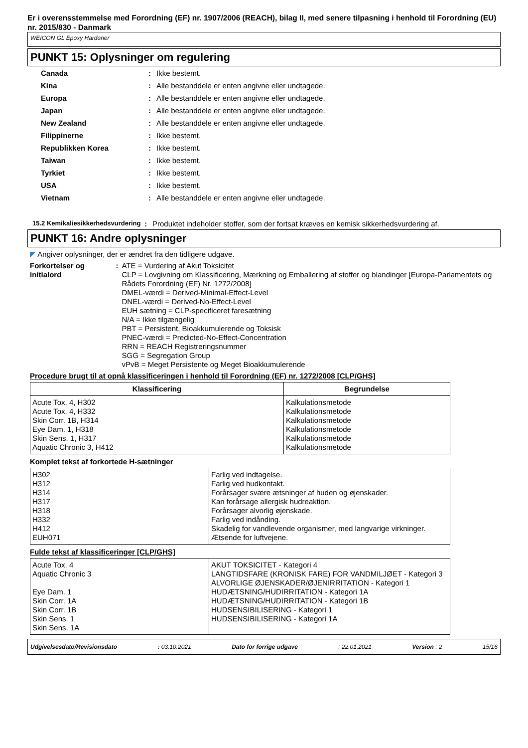Er i overensstemmelse med Forordning (EF) nr. 1907/2006 (REACH), bilag II, med senere tilpasning i henhold til Forordning (EU) nr. 2015/830 - Danmark
WEICON GL Epoxy Hardener
PUNKT 15: Oplysninger om regulering
| Canada | : | Ikke bestemt. |
| Kina | : | Alle bestanddele er enten angivne eller undtagede. |
| Europa | : | Alle bestanddele er enten angivne eller undtagede. |
| Japan | : | Alle bestanddele er enten angivne eller undtagede. |
| New Zealand | : | Alle bestanddele er enten angivne eller undtagede. |
| Filippinerne | : | Ikke bestemt. |
| Republikken Korea | : | Ikke bestemt. |
| Taiwan | : | Ikke bestemt. |
| Tyrkiet | : | Ikke bestemt. |
| USA | : | Ikke bestemt. |
| Vietnam | : | Alle bestanddele er enten angivne eller undtagede. |
15.2 Kemikaliesikkerhedsvurdering
: Produktet indeholder stoffer, som der fortsat kræves en kemisk sikkerhedsvurdering af.
PUNKT 16: Andre oplysninger
◤ Angiver oplysninger, der er ændret fra den tidligere udgave.
Forkortelser og initialord
: ATE = Vurdering af Akut Toksicitet
CLP = Lovgivning om Klassificering, Mærkning og Emballering af stoffer og blandinger [Europa-Parlamentets og Rådets Forordning (EF) Nr. 1272/2008]
DMEL-værdi = Derived-Minimal-Effect-Level
DNEL-værdi = Derived-No-Effect-Level
EUH sætning = CLP-specificeret faresætning
N/A = Ikke tilgængelig
PBT = Persistent, Bioakkumulerende og Toksisk
PNEC-værdi = Predicted-No-Effect-Concentration
RRN = REACH Registreringsnummer
SGG = Segregation Group
vPvB = Meget Persistente og Meget Bioakkumulerende
Procedure brugt til at opnå klassificeringen i henhold til Forordning (EF) nr. 1272/2008 [CLP/GHS]
| Klassificering | Begrundelse |
| --- | --- |
| Acute Tox. 4, H302 Acute Tox. 4, H332 Skin Corr. 1B, H314 Eye Dam. 1, H318 Skin Sens. 1, H317 Aquatic Chronic 3, H412 | Kalkulationsmetode Kalkulationsmetode Kalkulationsmetode Kalkulationsmetode Kalkulationsmetode Kalkulationsmetode |
Komplet tekst af forkortede H-sætninger
| H302 H312 H314 H317 H318 H332 H412 EUH071 | Farlig ved indtagelse. Farlig ved hudkontakt. Forårsager svære ætsninger af huden og øjenskader. Kan forårsage allergisk hudreaktion. Forårsager alvorlig øjenskade. Farlig ved indånding. Skadelig for vandlevende organismer, med langvarige virkninger. Ætsende for luftvejene. |
Fulde tekst af klassificeringer [CLP/GHS]
| Acute Tox. 4 Aquatic Chronic 3 Eye Dam. 1 Skin Corr. 1A Skin Corr. 1B Skin Sens. 1 Skin Sens. 1A | AKUT TOKSICITET - Kategori 4 LANGTIDSFARE (KRONISK FARE) FOR VANDMILJØET - Kategori 3 ALVORLIGE ØJENSKADER/ØJENIRRITATION - Kategori 1 HUDÆTSNING/HUDIRRITATION - Kategori 1A HUDÆTSNING/HUDIRRITATION - Kategori 1B HUDSENSIBILISERING - Kategori 1 HUDSENSIBILISERING - Kategori 1A |
Udgivelsesdato/Revisionsdato: 03.10.2021 Dato for forrige udgave: 22.01.2021 Version : 2 15/16